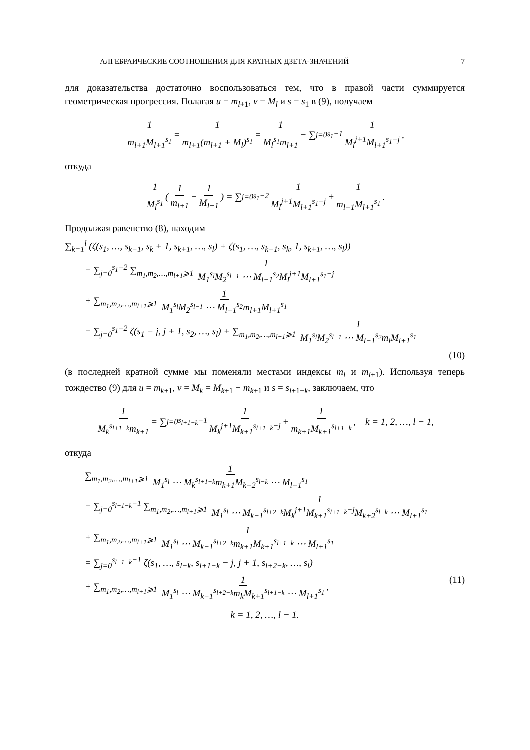АЛГЕБРАИЧЕСКИЕ СООТНОШЕНИЯ ДЛЯ КРАТНЫХ ДЗЕТА-ЗНАЧЕНИЙ 7
для доказательства достаточно воспользоваться тем, что в правой части суммируется геометрическая прогрессия. Полагая u = m<sub>l+1</sub>, v = M<sub>l</sub> и s = s<sub>1</sub> в (9), получаем
1 m<sub>l+1</sub>M<sub>l+1</sub><sup>s<sub>1</sub></sup> = 1 m<sub>l+1</sub>(m<sub>l+1</sub> + M<sub>l</sub>)<sup>s<sub>1</sub></sup> = 1 M<sub>l</sub><sup>s<sub>1</sub></sup>m<sub>l+1</sub> − ∑<sub>j=0</sub><sup>s<sub>1</sub>−1</sup> 1 M<sub>l</sub><sup>j+1</sup>M<sub>l+1</sub><sup>s<sub>1</sub>−j</sup>,
откуда
1 M<sub>l</sub><sup>s<sub>1</sub></sup> (1 m<sub>l+1</sub> − 1 M<sub>l+1</sub>) = ∑<sub>j=0</sub><sup>s<sub>1</sub>−2</sup> 1 M<sub>l</sub><sup>j+1</sup>M<sub>l+1</sub><sup>s<sub>1</sub>−j</sup> + 1 m<sub>l+1</sub>M<sub>l+1</sub><sup>s<sub>1</sub></sup>.
Продолжая равенство (8), находим
∑<sub>k=1</sub><sup>l</sup> (ζ(s<sub>1</sub>, …, s<sub>k−1</sub>, s<sub>k</sub> + 1, s<sub>k+1</sub>, …, s<sub>l</sub>) + ζ(s<sub>1</sub>, …, s<sub>k−1</sub>, s<sub>k</sub>, 1, s<sub>k+1</sub>, …, s<sub>l</sub>))
= ∑<sub>j=0</sub><sup>s<sub>1</sub>−2</sup> ∑<sub>m<sub>1</sub>,m<sub>2</sub>,…,m<sub>l+1</sub>⩾1</sub> 1 M<sub>1</sub><sup>s<sub>l</sub></sup>M<sub>2</sub><sup>s<sub>l−1</sub></sup> ⋯ M<sub>l−1</sub><sup>s<sub>2</sub></sup>M<sub>l</sub><sup>j+1</sup>M<sub>l+1</sub><sup>s<sub>1</sub>−j</sup>
+ ∑<sub>m<sub>1</sub>,m<sub>2</sub>,…,m<sub>l+1</sub>⩾1</sub> 1 M<sub>1</sub><sup>s<sub>l</sub></sup>M<sub>2</sub><sup>s<sub>l−1</sub></sup> ⋯ M<sub>l−1</sub><sup>s<sub>2</sub></sup>m<sub>l+1</sub>M<sub>l+1</sub><sup>s<sub>1</sub></sup>
= ∑<sub>j=0</sub><sup>s<sub>1</sub>−2</sup> ζ(s<sub>1</sub> − j, j + 1, s<sub>2</sub>, …, s<sub>l</sub>) + ∑<sub>m<sub>1</sub>,m<sub>2</sub>,…,m<sub>l+1</sub>⩾1</sub> 1 M<sub>1</sub><sup>s<sub>l</sub></sup>M<sub>2</sub><sup>s<sub>l−1</sub></sup> ⋯ M<sub>l−1</sub><sup>s<sub>2</sub></sup>m<sub>l</sub>M<sub>l+1</sub><sup>s<sub>1</sub></sup>
(10)
(в последней кратной сумме мы поменяли местами индексы m<sub>l</sub> и m<sub>l+1</sub>). Используя теперь тождество (9) для u = m<sub>k+1</sub>, v = M<sub>k</sub> = M<sub>k+1</sub> − m<sub>k+1</sub> и s = s<sub>l+1−k</sub>, заключаем, что
1 M<sub>k</sub><sup>s<sub>l+1−k</sub></sup>m<sub>k+1</sub> = ∑<sub>j=0</sub><sup>s<sub>l+1−k</sub>−1</sup> 1 M<sub>k</sub><sup>j+1</sup>M<sub>k+1</sub><sup>s<sub>l+1−k</sub>−j</sup> + 1 m<sub>k+1</sub>M<sub>k+1</sub><sup>s<sub>l+1−k</sub></sup>, k = 1, 2, …, l − 1,
откуда
∑<sub>m<sub>1</sub>,m<sub>2</sub>,…,m<sub>l+1</sub>⩾1</sub> 1 M<sub>1</sub><sup>s<sub>l</sub></sup> ⋯ M<sub>k</sub><sup>s<sub>l+1−k</sub></sup>m<sub>k+1</sub>M<sub>k+2</sub><sup>s<sub>l−k</sub></sup> ⋯ M<sub>l+1</sub><sup>s<sub>1</sub></sup>
= ∑<sub>j=0</sub><sup>s<sub>l+1−k</sub>−1</sup> ∑<sub>m<sub>1</sub>,m<sub>2</sub>,…,m<sub>l+1</sub>⩾1</sub> 1 M<sub>1</sub><sup>s<sub>l</sub></sup> ⋯ M<sub>k−1</sub><sup>s<sub>l+2−k</sub></sup>M<sub>k</sub><sup>j+1</sup>M<sub>k+1</sub><sup>s<sub>l+1−k</sub>−j</sup>M<sub>k+2</sub><sup>s<sub>l−k</sub></sup> ⋯ M<sub>l+1</sub><sup>s<sub>1</sub></sup>
+ ∑<sub>m<sub>1</sub>,m<sub>2</sub>,…,m<sub>l+1</sub>⩾1</sub> 1 M<sub>1</sub><sup>s<sub>l</sub></sup> ⋯ M<sub>k−1</sub><sup>s<sub>l+2−k</sub></sup>m<sub>k+1</sub>M<sub>k+1</sub><sup>s<sub>l+1−k</sub></sup> ⋯ M<sub>l+1</sub><sup>s<sub>1</sub></sup>
= ∑<sub>j=0</sub><sup>s<sub>l+1−k</sub>−1</sup> ζ(s<sub>1</sub>, …, s<sub>l−k</sub>, s<sub>l+1−k</sub> − j, j + 1, s<sub>l+2−k</sub>, …, s<sub>l</sub>)
+ ∑<sub>m<sub>1</sub>,m<sub>2</sub>,…,m<sub>l+1</sub>⩾1</sub> 1 M<sub>1</sub><sup>s<sub>l</sub></sup> ⋯ M<sub>k−1</sub><sup>s<sub>l+2−k</sub></sup>m<sub>k</sub>M<sub>k+1</sub><sup>s<sub>l+1−k</sub></sup> ⋯ M<sub>l+1</sub><sup>s<sub>1</sub></sup>, (11)
k = 1, 2, …, l − 1.